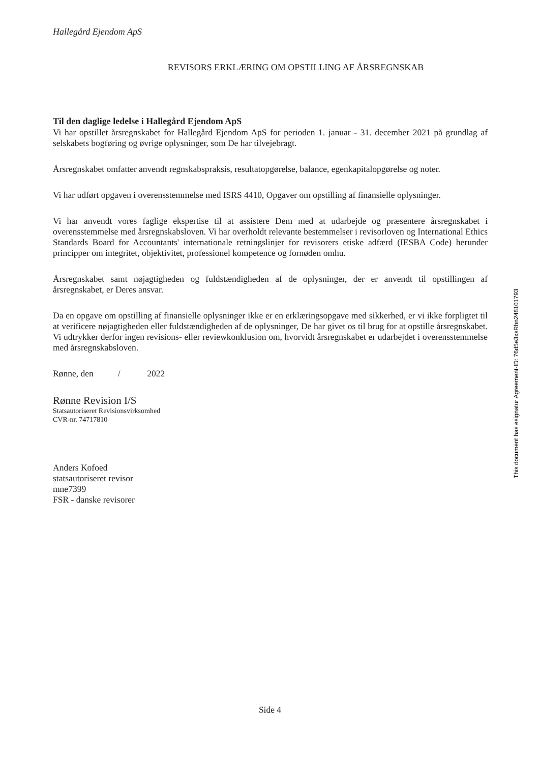Hallegård Ejendom ApS
REVISORS ERKLÆRING OM OPSTILLING AF ÅRSREGNSKAB
Til den daglige ledelse i Hallegård Ejendom ApS
Vi har opstillet årsregnskabet for Hallegård Ejendom ApS for perioden 1. januar - 31. december 2021 på grundlag af selskabets bogføring og øvrige oplysninger, som De har tilvejebragt.
Årsregnskabet omfatter anvendt regnskabspraksis, resultatopgørelse, balance, egenkapitalopgørelse og noter.
Vi har udført opgaven i overensstemmelse med ISRS 4410, Opgaver om opstilling af finansielle oplysninger.
Vi har anvendt vores faglige ekspertise til at assistere Dem med at udarbejde og præsentere årsregnskabet i overensstemmelse med årsregnskabsloven. Vi har overholdt relevante bestemmelser i revisorloven og International Ethics Standards Board for Accountants' internationale retningslinjer for revisorers etiske adfærd (IESBA Code) herunder principper om integritet, objektivitet, professionel kompetence og fornøden omhu.
Årsregnskabet samt nøjagtigheden og fuldstændigheden af de oplysninger, der er anvendt til opstillingen af årsregnskabet, er Deres ansvar.
Da en opgave om opstilling af finansielle oplysninger ikke er en erklæringsopgave med sikkerhed, er vi ikke forpligtet til at verificere nøjagtigheden eller fuldstændigheden af de oplysninger, De har givet os til brug for at opstille årsregnskabet. Vi udtrykker derfor ingen revisions- eller reviewkonklusion om, hvorvidt årsregnskabet er udarbejdet i overensstemmelse med årsregnskabsloven.
Rønne, den / 2022
Rønne Revision I/S
Statsautoriseret Revisionsvirksomhed
CVR-nr. 74717810
Anders Kofoed
statsautoriseret revisor
mne7399
FSR - danske revisorer
This document has esignatur Agreement-ID: 76d5e3xsRhn248101793
Side 4